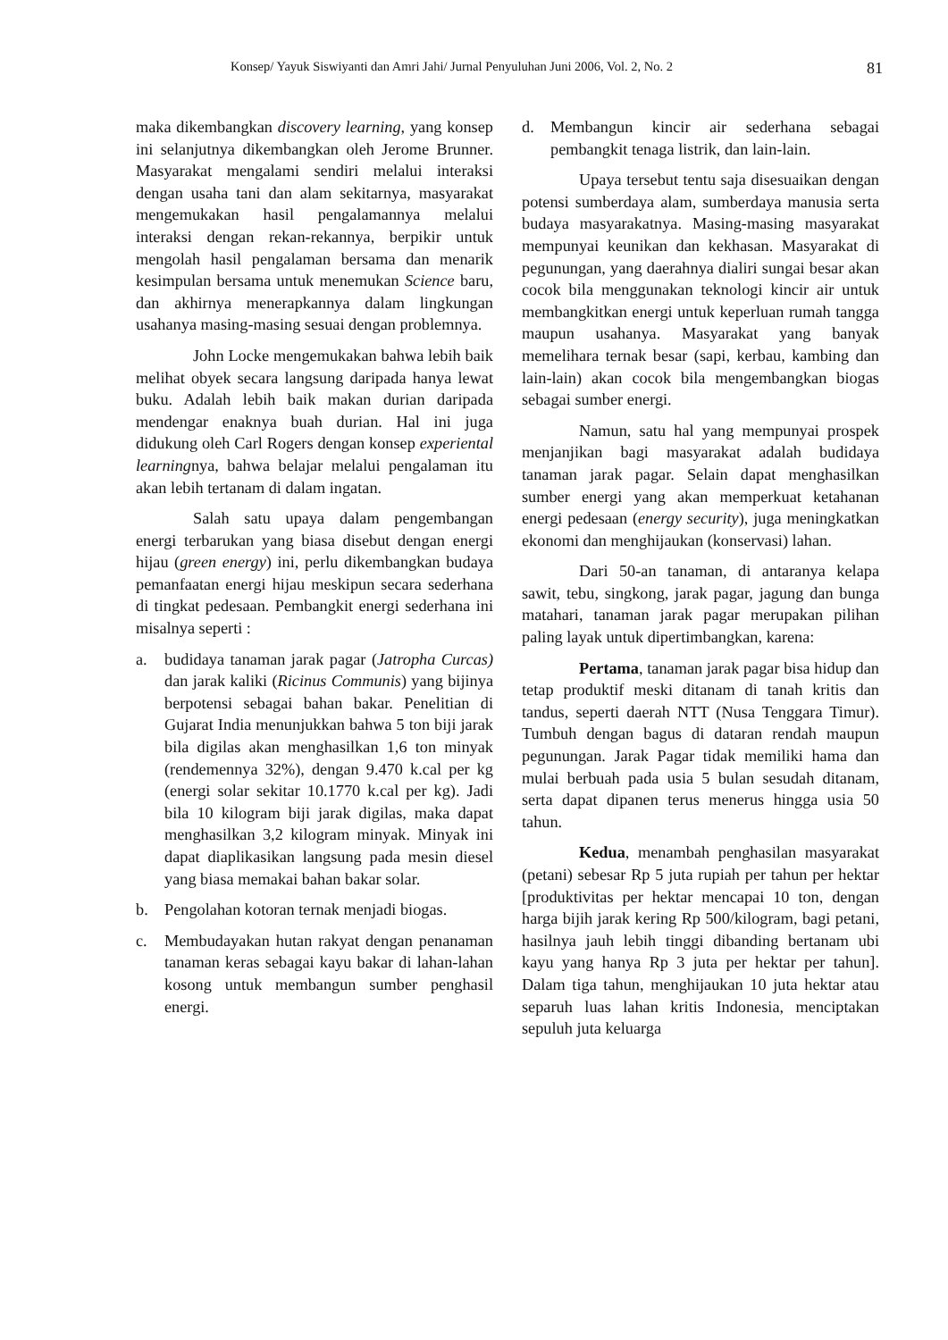Konsep/ Yayuk Siswiyanti dan Amri Jahi/ Jurnal Penyuluhan Juni 2006, Vol. 2, No. 2 81
maka dikembangkan discovery learning, yang konsep ini selanjutnya dikembangkan oleh Jerome Brunner. Masyarakat mengalami sendiri melalui interaksi dengan usaha tani dan alam sekitarnya, masyarakat mengemukakan hasil pengalamannya melalui interaksi dengan rekan-rekannya, berpikir untuk mengolah hasil pengalaman bersama dan menarik kesimpulan bersama untuk menemukan Science baru, dan akhirnya menerapkannya dalam lingkungan usahanya masing-masing sesuai dengan problemnya.
John Locke mengemukakan bahwa lebih baik melihat obyek secara langsung daripada hanya lewat buku. Adalah lebih baik makan durian daripada mendengar enaknya buah durian. Hal ini juga didukung oleh Carl Rogers dengan konsep experiental learningnya, bahwa belajar melalui pengalaman itu akan lebih tertanam di dalam ingatan.
Salah satu upaya dalam pengembangan energi terbarukan yang biasa disebut dengan energi hijau (green energy) ini, perlu dikembangkan budaya pemanfaatan energi hijau meskipun secara sederhana di tingkat pedesaan. Pembangkit energi sederhana ini misalnya seperti :
a. budidaya tanaman jarak pagar (Jatropha Curcas) dan jarak kaliki (Ricinus Communis) yang bijinya berpotensi sebagai bahan bakar. Penelitian di Gujarat India menunjukkan bahwa 5 ton biji jarak bila digilas akan menghasilkan 1,6 ton minyak (rendemennya 32%), dengan 9.470 k.cal per kg (energi solar sekitar 10.1770 k.cal per kg). Jadi bila 10 kilogram biji jarak digilas, maka dapat menghasilkan 3,2 kilogram minyak. Minyak ini dapat diaplikasikan langsung pada mesin diesel yang biasa memakai bahan bakar solar.
b. Pengolahan kotoran ternak menjadi biogas.
c. Membudayakan hutan rakyat dengan penanaman tanaman keras sebagai kayu bakar di lahan-lahan kosong untuk membangun sumber penghasil energi.
d. Membangun kincir air sederhana sebagai pembangkit tenaga listrik, dan lain-lain.
Upaya tersebut tentu saja disesuaikan dengan potensi sumberdaya alam, sumberdaya manusia serta budaya masyarakatnya. Masing-masing masyarakat mempunyai keunikan dan kekhasan. Masyarakat di pegunungan, yang daerahnya dialiri sungai besar akan cocok bila menggunakan teknologi kincir air untuk membangkitkan energi untuk keperluan rumah tangga maupun usahanya. Masyarakat yang banyak memelihara ternak besar (sapi, kerbau, kambing dan lain-lain) akan cocok bila mengembangkan biogas sebagai sumber energi.
Namun, satu hal yang mempunyai prospek menjanjikan bagi masyarakat adalah budidaya tanaman jarak pagar. Selain dapat menghasilkan sumber energi yang akan memperkuat ketahanan energi pedesaan (energy security), juga meningkatkan ekonomi dan menghijaukan (konservasi) lahan.
Dari 50-an tanaman, di antaranya kelapa sawit, tebu, singkong, jarak pagar, jagung dan bunga matahari, tanaman jarak pagar merupakan pilihan paling layak untuk dipertimbangkan, karena:
Pertama, tanaman jarak pagar bisa hidup dan tetap produktif meski ditanam di tanah kritis dan tandus, seperti daerah NTT (Nusa Tenggara Timur). Tumbuh dengan bagus di dataran rendah maupun pegunungan. Jarak Pagar tidak memiliki hama dan mulai berbuah pada usia 5 bulan sesudah ditanam, serta dapat dipanen terus menerus hingga usia 50 tahun.
Kedua, menambah penghasilan masyarakat (petani) sebesar Rp 5 juta rupiah per tahun per hektar [produktivitas per hektar mencapai 10 ton, dengan harga bijih jarak kering Rp 500/kilogram, bagi petani, hasilnya jauh lebih tinggi dibanding bertanam ubi kayu yang hanya Rp 3 juta per hektar per tahun]. Dalam tiga tahun, menghijaukan 10 juta hektar atau separuh luas lahan kritis Indonesia, menciptakan sepuluh juta keluarga